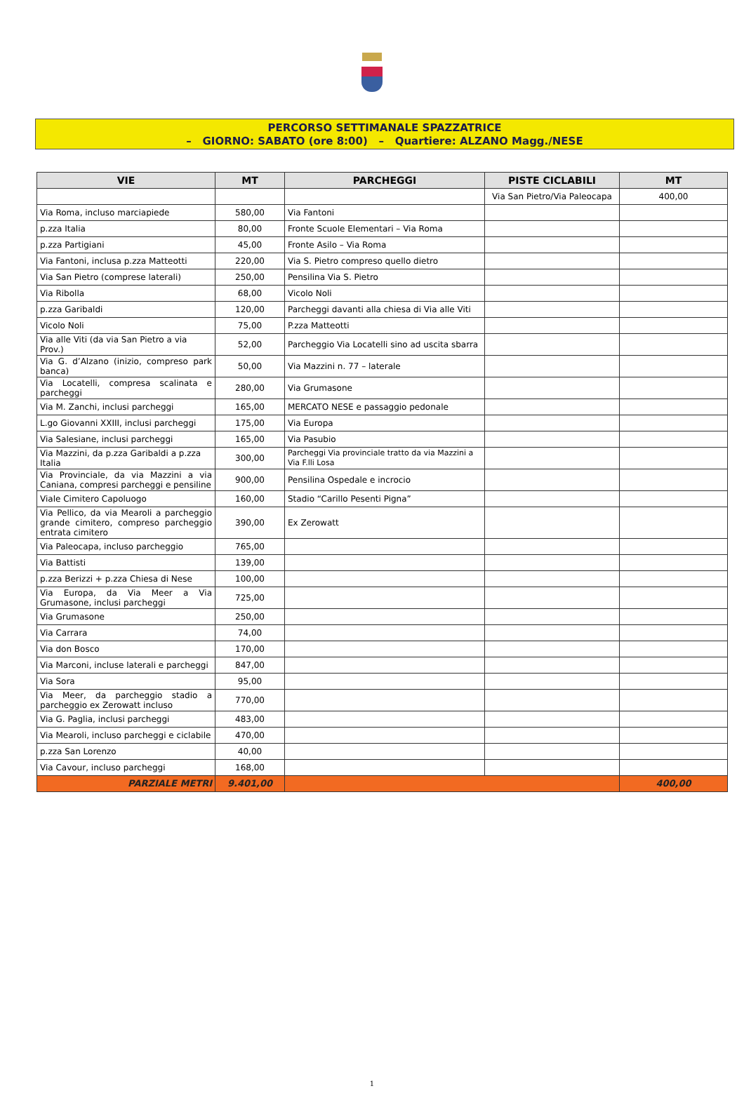PERCORSO SETTIMANALE SPAZZATRICE
– GIORNO: SABATO (ore 8:00) – Quartiere: ALZANO Magg./NESE
| VIE | MT | PARCHEGGI | PISTE CICLABILI | MT |
| --- | --- | --- | --- | --- |
| | | | Via San Pietro/Via Paleocapa | 400,00 |
| Via Roma, incluso marciapiede | 580,00 | Via Fantoni | | |
| p.zza Italia | 80,00 | Fronte Scuole Elementari – Via Roma | | |
| p.zza Partigiani | 45,00 | Fronte Asilo – Via Roma | | |
| Via Fantoni, inclusa p.zza Matteotti | 220,00 | Via S. Pietro compreso quello dietro | | |
| Via San Pietro (comprese laterali) | 250,00 | Pensilina Via S. Pietro | | |
| Via Ribolla | 68,00 | Vicolo Noli | | |
| p.zza Garibaldi | 120,00 | Parcheggi davanti alla chiesa di Via alle Viti | | |
| Vicolo Noli | 75,00 | P.zza Matteotti | | |
| Via alle Viti (da via San Pietro a via Prov.) | 52,00 | Parcheggio Via Locatelli sino ad uscita sbarra | | |
| Via G. d’Alzano (inizio, compreso park banca) | 50,00 | Via Mazzini n. 77 – laterale | | |
| Via Locatelli, compresa scalinata e parcheggi | 280,00 | Via Grumasone | | |
| Via M. Zanchi, inclusi parcheggi | 165,00 | MERCATO NESE e passaggio pedonale | | |
| L.go Giovanni XXIII, inclusi parcheggi | 175,00 | Via Europa | | |
| Via Salesiane, inclusi parcheggi | 165,00 | Via Pasubio | | |
| Via Mazzini, da p.zza Garibaldi a p.zza Italia | 300,00 | Parcheggi Via provinciale tratto da via Mazzini a Via F.lli Losa | | |
| Via Provinciale, da via Mazzini a via Caniana, compresi parcheggi e pensiline | 900,00 | Pensilina Ospedale e incrocio | | |
| Viale Cimitero Capoluogo | 160,00 | Stadio “Carillo Pesenti Pigna” | | |
| Via Pellico, da via Mearoli a parcheggio grande cimitero, compreso parcheggio entrata cimitero | 390,00 | Ex Zerowatt | | |
| Via Paleocapa, incluso parcheggio | 765,00 | | | |
| Via Battisti | 139,00 | | | |
| p.zza Berizzi + p.zza Chiesa di Nese | 100,00 | | | |
| Via Europa, da Via Meer a Via Grumasone, inclusi parcheggi | 725,00 | | | |
| Via Grumasone | 250,00 | | | |
| Via Carrara | 74,00 | | | |
| Via don Bosco | 170,00 | | | |
| Via Marconi, incluse laterali e parcheggi | 847,00 | | | |
| Via Sora | 95,00 | | | |
| Via Meer, da parcheggio stadio a parcheggio ex Zerowatt incluso | 770,00 | | | |
| Via G. Paglia, inclusi parcheggi | 483,00 | | | |
| Via Mearoli, incluso parcheggi e ciclabile | 470,00 | | | |
| p.zza San Lorenzo | 40,00 | | | |
| Via Cavour, incluso parcheggi | 168,00 | | | |
| PARZIALE METRI | 9.401,00 | | | 400,00 |
1